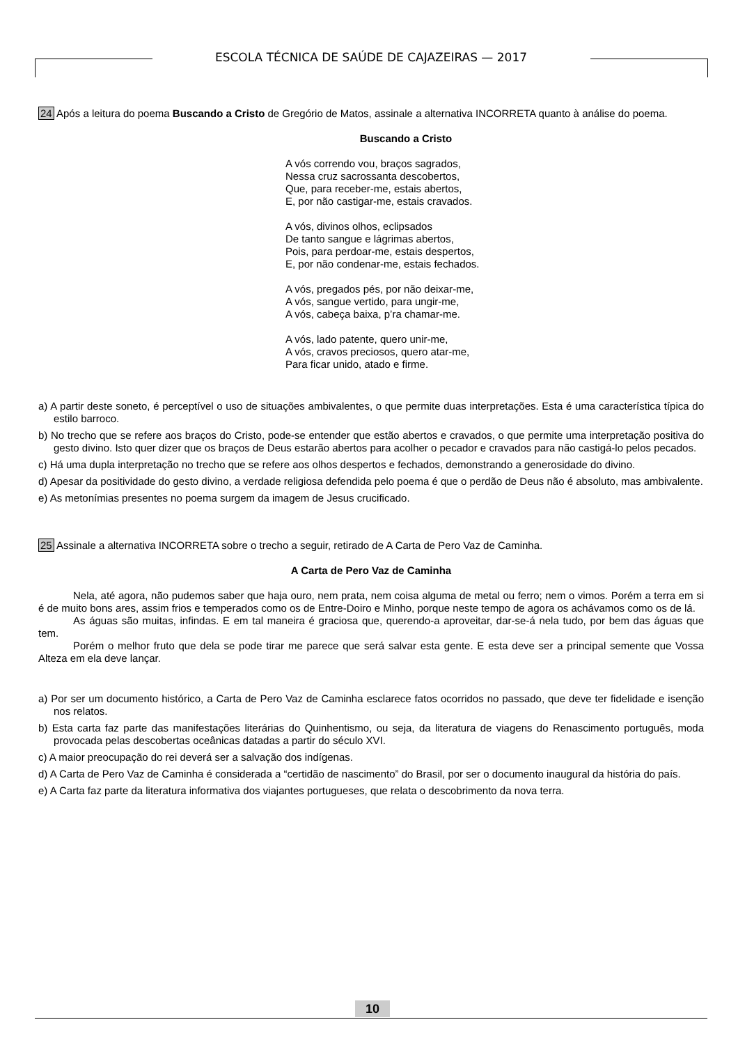ESCOLA TÉCNICA DE SAÚDE DE CAJAZEIRAS — 2017
24 Após a leitura do poema Buscando a Cristo de Gregório de Matos, assinale a alternativa INCORRETA quanto à análise do poema.
Buscando a Cristo
A vós correndo vou, braços sagrados,
Nessa cruz sacrossanta descobertos,
Que, para receber-me, estais abertos,
E, por não castigar-me, estais cravados.
A vós, divinos olhos, eclipsados
De tanto sangue e lágrimas abertos,
Pois, para perdoar-me, estais despertos,
E, por não condenar-me, estais fechados.
A vós, pregados pés, por não deixar-me,
A vós, sangue vertido, para ungir-me,
A vós, cabeça baixa, p’ra chamar-me.
A vós, lado patente, quero unir-me,
A vós, cravos preciosos, quero atar-me,
Para ficar unido, atado e firme.
a) A partir deste soneto, é perceptível o uso de situações ambivalentes, o que permite duas interpretações. Esta é uma característica típica do estilo barroco.
b) No trecho que se refere aos braços do Cristo, pode-se entender que estão abertos e cravados, o que permite uma interpretação positiva do gesto divino. Isto quer dizer que os braços de Deus estarão abertos para acolher o pecador e cravados para não castigá-lo pelos pecados.
c) Há uma dupla interpretação no trecho que se refere aos olhos despertos e fechados, demonstrando a generosidade do divino.
d) Apesar da positividade do gesto divino, a verdade religiosa defendida pelo poema é que o perdão de Deus não é absoluto, mas ambivalente.
e) As metonímias presentes no poema surgem da imagem de Jesus crucificado.
25 Assinale a alternativa INCORRETA sobre o trecho a seguir, retirado de A Carta de Pero Vaz de Caminha.
A Carta de Pero Vaz de Caminha
Nela, até agora, não pudemos saber que haja ouro, nem prata, nem coisa alguma de metal ou ferro; nem o vimos. Porém a terra em si é de muito bons ares, assim frios e temperados como os de Entre-Doiro e Minho, porque neste tempo de agora os achávamos como os de lá.
As águas são muitas, infindas. E em tal maneira é graciosa que, querendo-a aproveitar, dar-se-á nela tudo, por bem das águas que tem.
Porém o melhor fruto que dela se pode tirar me parece que será salvar esta gente. E esta deve ser a principal semente que Vossa Alteza em ela deve lançar.
a) Por ser um documento histórico, a Carta de Pero Vaz de Caminha esclarece fatos ocorridos no passado, que deve ter fidelidade e isenção nos relatos.
b) Esta carta faz parte das manifestações literárias do Quinhentismo, ou seja, da literatura de viagens do Renascimento português, moda provocada pelas descobertas oceânicas datadas a partir do século XVI.
c) A maior preocupação do rei deverá ser a salvação dos indígenas.
d) A Carta de Pero Vaz de Caminha é considerada a “certidão de nascimento” do Brasil, por ser o documento inaugural da história do país.
e) A Carta faz parte da literatura informativa dos viajantes portugueses, que relata o descobrimento da nova terra.
10